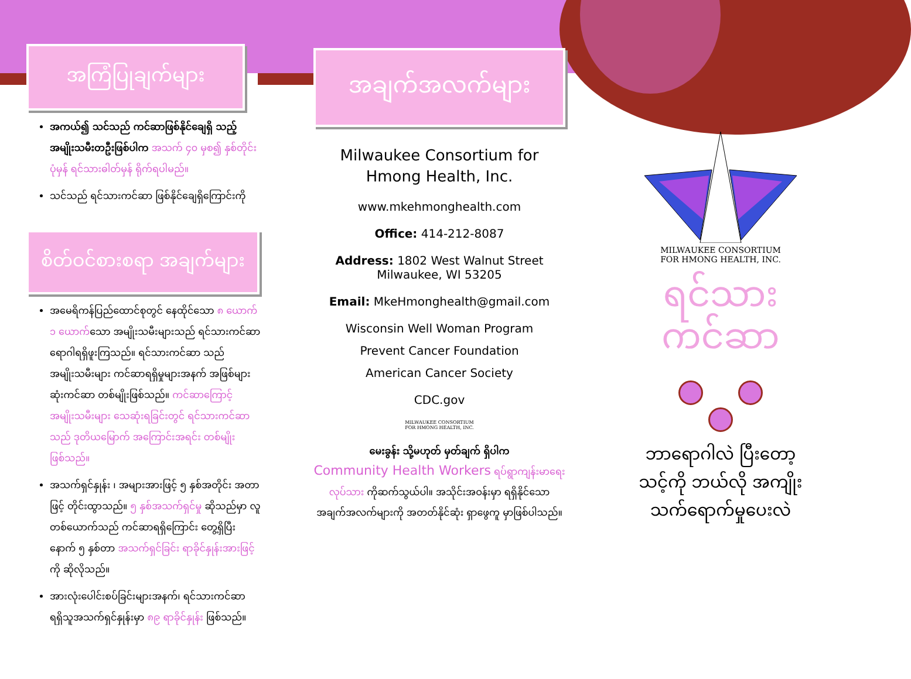အကြံပြုချက်များ
အကယ်၍ သင်သည် ကင်ဆာဖြစ်နိုင်ချေရှိ သည့် အမျိုးသမီးတဦးဖြစ်ပါက အသက် ၄၀ မှစ၍ နှစ်တိုင်း ပုံမှန် ရင်သားဓါတ်မှန် ရိုက်ရပါမည်။
သင်သည် ရင်သားကင်ဆာ ဖြစ်နိုင်ချေရှိကြောင်းကို
စိတ်ဝင်စားစရာ အချက်များ
အမေရိကန်ပြည်ထောင်စုတွင် နေထိုင်သော ၈ ယောက် ၁ ယောက်သော အမျိုးသမီးများသည် ရင်သားကင်ဆာ ရောဂါရရှိဖူးကြသည်။ ရင်သားကင်ဆာ သည် အမျိုးသမီးများ ကင်ဆာရရှိမှုများအနက် အဖြစ်များ ဆုံးကင်ဆာ တစ်မျိုးဖြစ်သည်။ ကင်ဆာကြောင့် အမျိုးသမီးများ သေဆုံးရခြင်းတွင် ရင်သားကင်ဆာသည် ဒုတိယမြောက် အကြောင်းအရင်း တစ်မျိုးဖြစ်သည်။
အသက်ရှင်နှုန်း ၊ အများအားဖြင့် ၅ နှစ်အတိုင်း အတာဖြင့် တိုင်းထွာသည်။ ၅ နှစ်အသက်ရှင်မှု ဆိုသည်မှာ လူတစ်ယောက်သည် ကင်ဆာရရှိကြောင်း တွေ့ရှိပြီးနောက် ၅ နှစ်တာ အသက်ရှင်ခြင်း ရာခိုင်နှုန်းအားဖြင့် ကို ဆိုလိုသည်။
အားလုံးပေါင်းစပ်ခြင်းများအနက်၊ ရင်သားကင်ဆာ ရရှိသူအသက်ရှင်နှုန်းမှာ ၈၉ ရာခိုင်နှုန်း ဖြစ်သည်။
အချက်အလက်များ
Milwaukee Consortium for Hmong Health, Inc.
www.mkehmonghealth.com
Office: 414-212-8087
Address: 1802 West Walnut Street
Milwaukee, WI 53205
Email: MkeHmonghealth@gmail.com
Wisconsin Well Woman Program
Prevent Cancer Foundation
American Cancer Society
CDC.gov
MILWAUKEE CONSORTIUM
FOR HMONG HEALTH, INC.
မေးခွန်း သို့မဟုတ် မှတ်ချက် ရှိပါက
Community Health Workers ရပ်ရွာကျန်းမာရေးလုပ်သား ကိုဆက်သွယ်ပါ။ အသိုင်းအဝန်းမှာ ရရှိနိုင်သော အချက်အလက်များကို အတတ်နိုင်ဆုံး ရှာဖွေကူ မှာဖြစ်ပါသည်။
MILWAUKEE CONSORTIUM
FOR HMONG HEALTH, INC.
ရင်သား
ကင်ဆာ
ဘာရောဂါလဲ ပြီးတော့ သင့်ကို ဘယ်လို အကျိုး သက်ရောက်မှုပေးလဲ